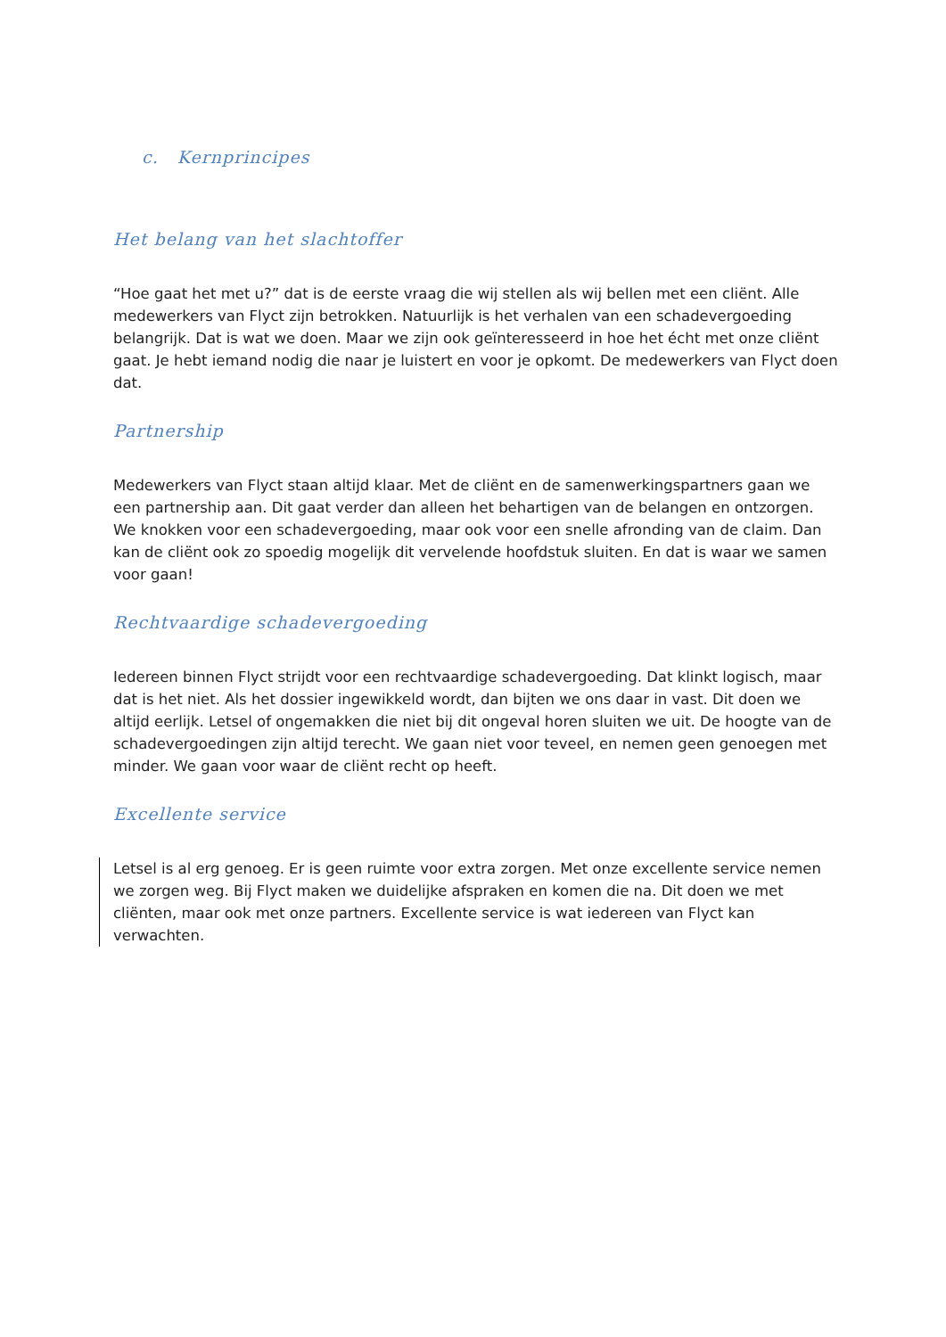c. Kernprincipes
Het belang van het slachtoffer
“Hoe gaat het met u?” dat is de eerste vraag die wij stellen als wij bellen met een cliënt. Alle medewerkers van Flyct zijn betrokken. Natuurlijk is het verhalen van een schadevergoeding belangrijk. Dat is wat we doen. Maar we zijn ook geïnteresseerd in hoe het écht met onze cliënt gaat. Je hebt iemand nodig die naar je luistert en voor je opkomt. De medewerkers van Flyct doen dat.
Partnership
Medewerkers van Flyct staan altijd klaar. Met de cliënt en de samenwerkingspartners gaan we een partnership aan. Dit gaat verder dan alleen het behartigen van de belangen en ontzorgen. We knokken voor een schadevergoeding, maar ook voor een snelle afronding van de claim. Dan kan de cliënt ook zo spoedig mogelijk dit vervelende hoofdstuk sluiten. En dat is waar we samen voor gaan!
Rechtvaardige schadevergoeding
Iedereen binnen Flyct strijdt voor een rechtvaardige schadevergoeding. Dat klinkt logisch, maar dat is het niet. Als het dossier ingewikkeld wordt, dan bijten we ons daar in vast. Dit doen we altijd eerlijk. Letsel of ongemakken die niet bij dit ongeval horen sluiten we uit. De hoogte van de schadevergoedingen zijn altijd terecht. We gaan niet voor teveel, en nemen geen genoegen met minder. We gaan voor waar de cliënt recht op heeft.
Excellente service
Letsel is al erg genoeg. Er is geen ruimte voor extra zorgen. Met onze excellente service nemen we zorgen weg. Bij Flyct maken we duidelijke afspraken en komen die na. Dit doen we met cliënten, maar ook met onze partners. Excellente service is wat iedereen van Flyct kan verwachten.